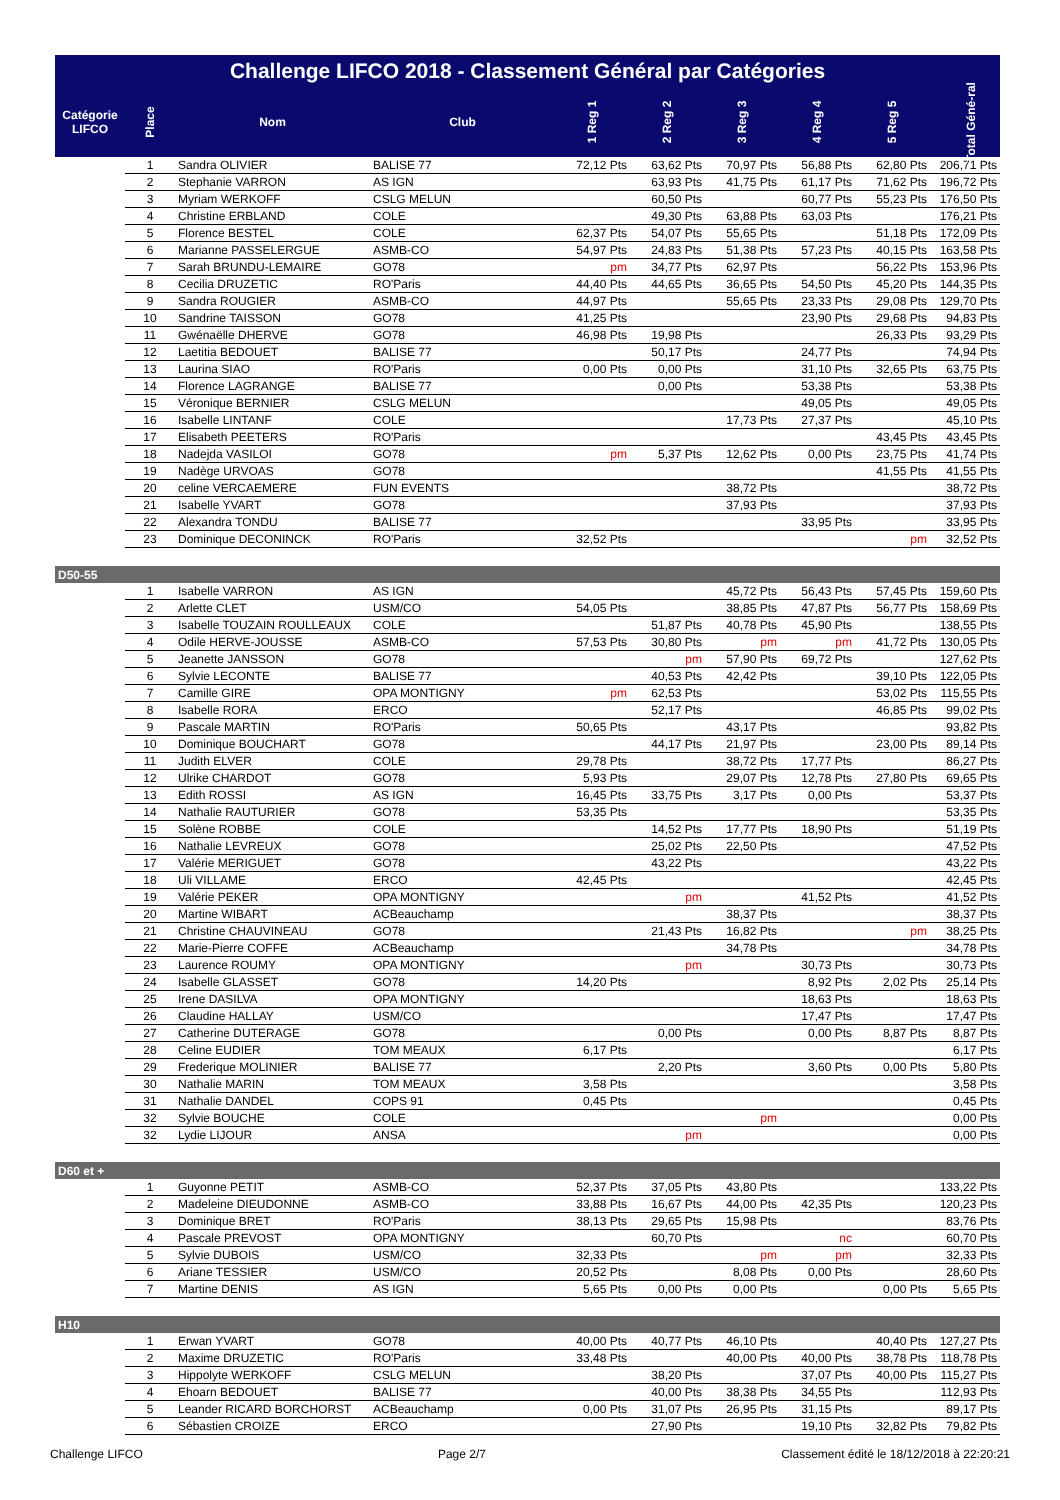Challenge LIFCO 2018 - Classement Général par Catégories
| Catégorie LIFCO | Place | Nom | Club | 1 Reg 1 | 2 Reg 2 | 3 Reg 3 | 4 Reg 4 | 5 Reg 5 | Total Géné-ral |
| --- | --- | --- | --- | --- | --- | --- | --- | --- | --- |
| | 1 | Sandra OLIVIER | BALISE 77 | 72,12 Pts | 63,62 Pts | 70,97 Pts | 56,88 Pts | 62,80 Pts | 206,71 Pts |
| | 2 | Stephanie VARRON | AS IGN | | 63,93 Pts | 41,75 Pts | 61,17 Pts | 71,62 Pts | 196,72 Pts |
| | 3 | Myriam WERKOFF | CSLG MELUN | | 60,50 Pts | | 60,77 Pts | 55,23 Pts | 176,50 Pts |
| | 4 | Christine ERBLAND | COLE | | 49,30 Pts | 63,88 Pts | 63,03 Pts | | 176,21 Pts |
| | 5 | Florence BESTEL | COLE | 62,37 Pts | 54,07 Pts | 55,65 Pts | | 51,18 Pts | 172,09 Pts |
| | 6 | Marianne PASSELERGUE | ASMB-CO | 54,97 Pts | 24,83 Pts | 51,38 Pts | 57,23 Pts | 40,15 Pts | 163,58 Pts |
| | 7 | Sarah BRUNDU-LEMAIRE | GO78 | pm | 34,77 Pts | 62,97 Pts | | 56,22 Pts | 153,96 Pts |
| | 8 | Cecilia DRUZETIC | RO'Paris | 44,40 Pts | 44,65 Pts | 36,65 Pts | 54,50 Pts | 45,20 Pts | 144,35 Pts |
| | 9 | Sandra ROUGIER | ASMB-CO | 44,97 Pts | | 55,65 Pts | 23,33 Pts | 29,08 Pts | 129,70 Pts |
| | 10 | Sandrine TAISSON | GO78 | 41,25 Pts | | | 23,90 Pts | 29,68 Pts | 94,83 Pts |
| | 11 | Gwénaëlle DHERVE | GO78 | 46,98 Pts | 19,98 Pts | | | 26,33 Pts | 93,29 Pts |
| | 12 | Laetitia BEDOUET | BALISE 77 | | 50,17 Pts | | 24,77 Pts | | 74,94 Pts |
| | 13 | Laurina SIAO | RO'Paris | 0,00 Pts | 0,00 Pts | | 31,10 Pts | 32,65 Pts | 63,75 Pts |
| | 14 | Florence LAGRANGE | BALISE 77 | | 0,00 Pts | | 53,38 Pts | | 53,38 Pts |
| | 15 | Véronique BERNIER | CSLG MELUN | | | | 49,05 Pts | | 49,05 Pts |
| | 16 | Isabelle LINTANF | COLE | | | 17,73 Pts | 27,37 Pts | | 45,10 Pts |
| | 17 | Elisabeth PEETERS | RO'Paris | | | | | 43,45 Pts | 43,45 Pts |
| | 18 | Nadejda VASILOI | GO78 | pm | 5,37 Pts | 12,62 Pts | 0,00 Pts | 23,75 Pts | 41,74 Pts |
| | 19 | Nadège URVOAS | GO78 | | | | | 41,55 Pts | 41,55 Pts |
| | 20 | celine VERCAEMERE | FUN EVENTS | | | 38,72 Pts | | | 38,72 Pts |
| | 21 | Isabelle YVART | GO78 | | | 37,93 Pts | | | 37,93 Pts |
| | 22 | Alexandra TONDU | BALISE 77 | | | | 33,95 Pts | | 33,95 Pts |
| | 23 | Dominique DECONINCK | RO'Paris | 32,52 Pts | | | | pm | 32,52 Pts |
| D50-55 | | | | | | | | | |
| | 1 | Isabelle VARRON | AS IGN | | | 45,72 Pts | 56,43 Pts | 57,45 Pts | 159,60 Pts |
| | 2 | Arlette CLET | USM/CO | 54,05 Pts | | 38,85 Pts | 47,87 Pts | 56,77 Pts | 158,69 Pts |
| | 3 | Isabelle TOUZAIN ROULLEAUX | COLE | | 51,87 Pts | 40,78 Pts | 45,90 Pts | | 138,55 Pts |
| | 4 | Odile HERVE-JOUSSE | ASMB-CO | 57,53 Pts | 30,80 Pts | pm | pm | 41,72 Pts | 130,05 Pts |
| | 5 | Jeanette JANSSON | GO78 | | pm | 57,90 Pts | 69,72 Pts | | 127,62 Pts |
| | 6 | Sylvie LECONTE | BALISE 77 | | 40,53 Pts | 42,42 Pts | | 39,10 Pts | 122,05 Pts |
| | 7 | Camille GIRE | OPA MONTIGNY | pm | 62,53 Pts | | | 53,02 Pts | 115,55 Pts |
| | 8 | Isabelle RORA | ERCO | | 52,17 Pts | | | 46,85 Pts | 99,02 Pts |
| | 9 | Pascale MARTIN | RO'Paris | 50,65 Pts | | 43,17 Pts | | | 93,82 Pts |
| | 10 | Dominique BOUCHART | GO78 | | 44,17 Pts | 21,97 Pts | | 23,00 Pts | 89,14 Pts |
| | 11 | Judith ELVER | COLE | 29,78 Pts | | 38,72 Pts | 17,77 Pts | | 86,27 Pts |
| | 12 | Ulrike CHARDOT | GO78 | 5,93 Pts | | 29,07 Pts | 12,78 Pts | 27,80 Pts | 69,65 Pts |
| | 13 | Edith ROSSI | AS IGN | 16,45 Pts | 33,75 Pts | 3,17 Pts | 0,00 Pts | | 53,37 Pts |
| | 14 | Nathalie RAUTURIER | GO78 | 53,35 Pts | | | | | 53,35 Pts |
| | 15 | Solène ROBBE | COLE | | 14,52 Pts | 17,77 Pts | 18,90 Pts | | 51,19 Pts |
| | 16 | Nathalie LEVREUX | GO78 | | 25,02 Pts | 22,50 Pts | | | 47,52 Pts |
| | 17 | Valérie MERIGUET | GO78 | | 43,22 Pts | | | | 43,22 Pts |
| | 18 | Uli VILLAME | ERCO | 42,45 Pts | | | | | 42,45 Pts |
| | 19 | Valérie PEKER | OPA MONTIGNY | | pm | | 41,52 Pts | | 41,52 Pts |
| | 20 | Martine WIBART | ACBeauchamp | | | 38,37 Pts | | | 38,37 Pts |
| | 21 | Christine CHAUVINEAU | GO78 | | 21,43 Pts | 16,82 Pts | | pm | 38,25 Pts |
| | 22 | Marie-Pierre COFFE | ACBeauchamp | | | 34,78 Pts | | | 34,78 Pts |
| | 23 | Laurence ROUMY | OPA MONTIGNY | | pm | | 30,73 Pts | | 30,73 Pts |
| | 24 | Isabelle GLASSET | GO78 | 14,20 Pts | | | 8,92 Pts | 2,02 Pts | 25,14 Pts |
| | 25 | Irene DASILVA | OPA MONTIGNY | | | | 18,63 Pts | | 18,63 Pts |
| | 26 | Claudine HALLAY | USM/CO | | | | 17,47 Pts | | 17,47 Pts |
| | 27 | Catherine DUTERAGE | GO78 | | 0,00 Pts | | 0,00 Pts | 8,87 Pts | 8,87 Pts |
| | 28 | Celine EUDIER | TOM MEAUX | 6,17 Pts | | | | | 6,17 Pts |
| | 29 | Frederique MOLINIER | BALISE 77 | | 2,20 Pts | | 3,60 Pts | 0,00 Pts | 5,80 Pts |
| | 30 | Nathalie MARIN | TOM MEAUX | 3,58 Pts | | | | | 3,58 Pts |
| | 31 | Nathalie DANDEL | COPS 91 | 0,45 Pts | | | | | 0,45 Pts |
| | 32 | Sylvie BOUCHE | COLE | | | pm | | | 0,00 Pts |
| | 32 | Lydie LIJOUR | ANSA | | pm | | | | 0,00 Pts |
| D60 et + | | | | | | | | | |
| | 1 | Guyonne PETIT | ASMB-CO | 52,37 Pts | 37,05 Pts | 43,80 Pts | | | 133,22 Pts |
| | 2 | Madeleine DIEUDONNE | ASMB-CO | 33,88 Pts | 16,67 Pts | 44,00 Pts | 42,35 Pts | | 120,23 Pts |
| | 3 | Dominique BRET | RO'Paris | 38,13 Pts | 29,65 Pts | 15,98 Pts | | | 83,76 Pts |
| | 4 | Pascale PREVOST | OPA MONTIGNY | | 60,70 Pts | | nc | | 60,70 Pts |
| | 5 | Sylvie DUBOIS | USM/CO | 32,33 Pts | | pm | pm | | 32,33 Pts |
| | 6 | Ariane TESSIER | USM/CO | 20,52 Pts | | 8,08 Pts | 0,00 Pts | | 28,60 Pts |
| | 7 | Martine DENIS | AS IGN | 5,65 Pts | 0,00 Pts | 0,00 Pts | | 0,00 Pts | 5,65 Pts |
| H10 | | | | | | | | | |
| | 1 | Erwan YVART | GO78 | 40,00 Pts | 40,77 Pts | 46,10 Pts | | 40,40 Pts | 127,27 Pts |
| | 2 | Maxime DRUZETIC | RO'Paris | 33,48 Pts | | 40,00 Pts | 40,00 Pts | 38,78 Pts | 118,78 Pts |
| | 3 | Hippolyte WERKOFF | CSLG MELUN | | 38,20 Pts | | 37,07 Pts | 40,00 Pts | 115,27 Pts |
| | 4 | Ehoarn BEDOUET | BALISE 77 | | 40,00 Pts | 38,38 Pts | 34,55 Pts | | 112,93 Pts |
| | 5 | Leander RICARD BORCHORST | ACBeauchamp | 0,00 Pts | 31,07 Pts | 26,95 Pts | 31,15 Pts | | 89,17 Pts |
| | 6 | Sébastien CROIZE | ERCO | | 27,90 Pts | | 19,10 Pts | 32,82 Pts | 79,82 Pts |
Challenge LIFCO Page 2/7 Classement édité le 18/12/2018 à 22:20:21